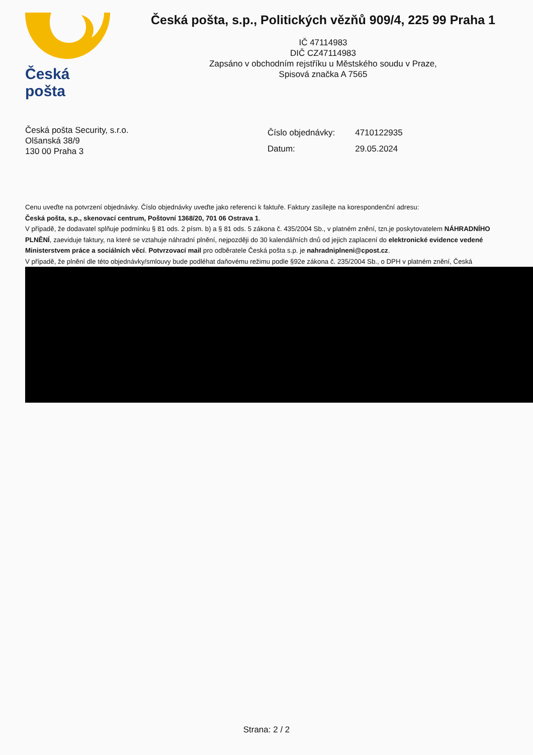Česká pošta
Česká pošta, s.p., Politických vězňů 909/4, 225 99 Praha 1
IČ 47114983
DIČ CZ47114983
Zapsáno v obchodním rejstříku u Městského soudu v Praze,
Spisová značka A 7565
Česká pošta Security, s.r.o.
Olšanská 38/9
130 00 Praha 3
| Číslo objednávky: | 4710122935 |
| Datum: | 29.05.2024 |
Cenu uveďte na potvrzení objednávky. Číslo objednávky uveďte jako referenci k faktuře. Faktury zasílejte na korespondenční adresu:
Česká pošta, s.p., skenovací centrum, Poštovní 1368/20, 701 06 Ostrava 1.
V případě, že dodavatel splňuje podmínku § 81 ods. 2 písm. b) a § 81 ods. 5 zákona č. 435/2004 Sb., v platném znění, tzn.je poskytovatelem NÁHRADNÍHO PLNĚNÍ, zaeviduje faktury, na které se vztahuje náhradní plnění, nejpozději do 30 kalendářních dnů od jejich zaplacení do elektronické evidence vedené Ministerstvem práce a sociálních věcí. Potvrzovací mail pro odběratele Česká pošta s.p. je nahradniplneni@cpost.cz.
V případě, že plnění dle této objednávky/smlouvy bude podléhat daňovému režimu podle §92e zákona č. 235/2004 Sb., o DPH v platném znění, Česká
Strana: 2 / 2